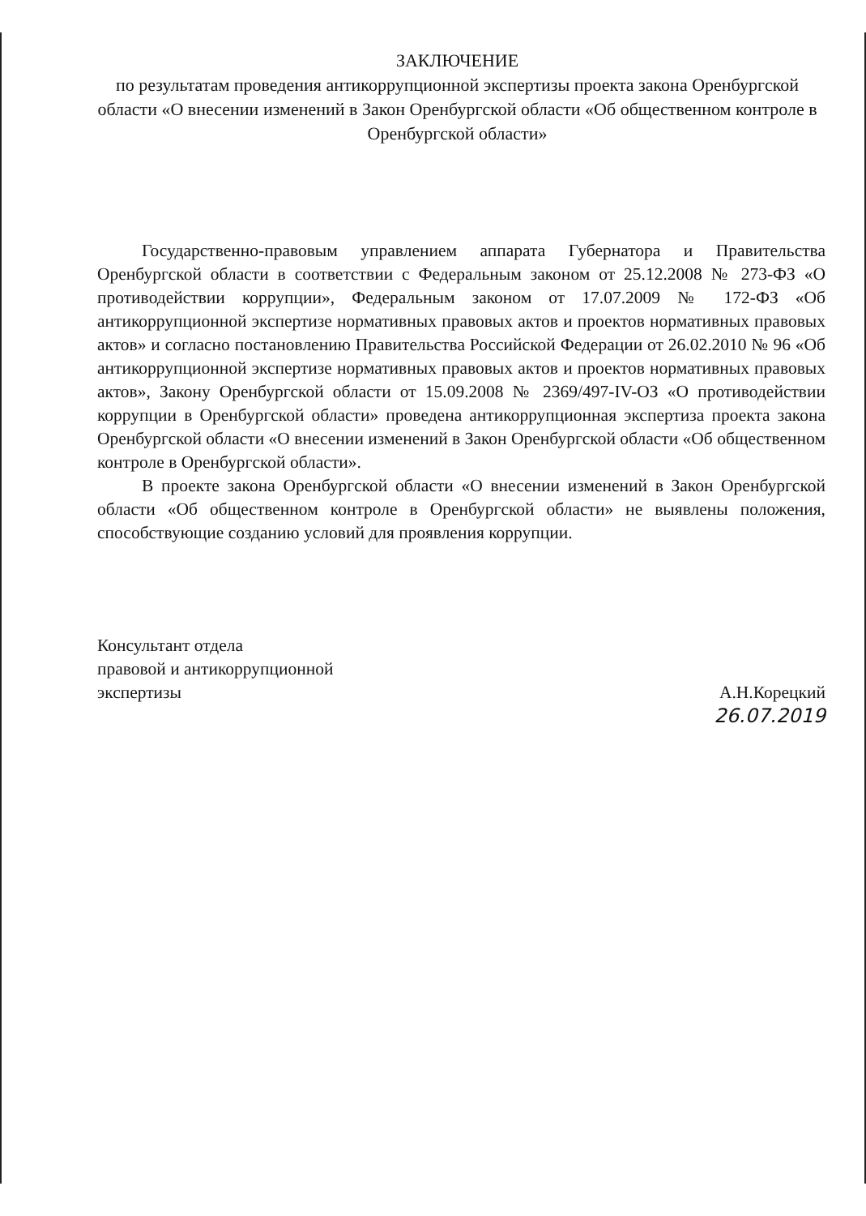ЗАКЛЮЧЕНИЕ
по результатам проведения антикоррупционной экспертизы проекта закона Оренбургской области «О внесении изменений в Закон Оренбургской области «Об общественном контроле в Оренбургской области»
Государственно-правовым управлением аппарата Губернатора и Правительства Оренбургской области в соответствии с Федеральным законом от 25.12.2008 № 273-ФЗ «О противодействии коррупции», Федеральным законом от 17.07.2009 № 172-ФЗ «Об антикоррупционной экспертизе нормативных правовых актов и проектов нормативных правовых актов» и согласно постановлению Правительства Российской Федерации от 26.02.2010 № 96 «Об антикоррупционной экспертизе нормативных правовых актов и проектов нормативных правовых актов», Закону Оренбургской области от 15.09.2008 № 2369/497-IV-ОЗ «О противодействии коррупции в Оренбургской области» проведена антикоррупционная экспертиза проекта закона Оренбургской области «О внесении изменений в Закон Оренбургской области «Об общественном контроле в Оренбургской области».
В проекте закона Оренбургской области «О внесении изменений в Закон Оренбургской области «Об общественном контроле в Оренбургской области» не выявлены положения, способствующие созданию условий для проявления коррупции.
Консультант отдела
правовой и антикоррупционной
экспертизы
А.Н.Корецкий
26.07.2019